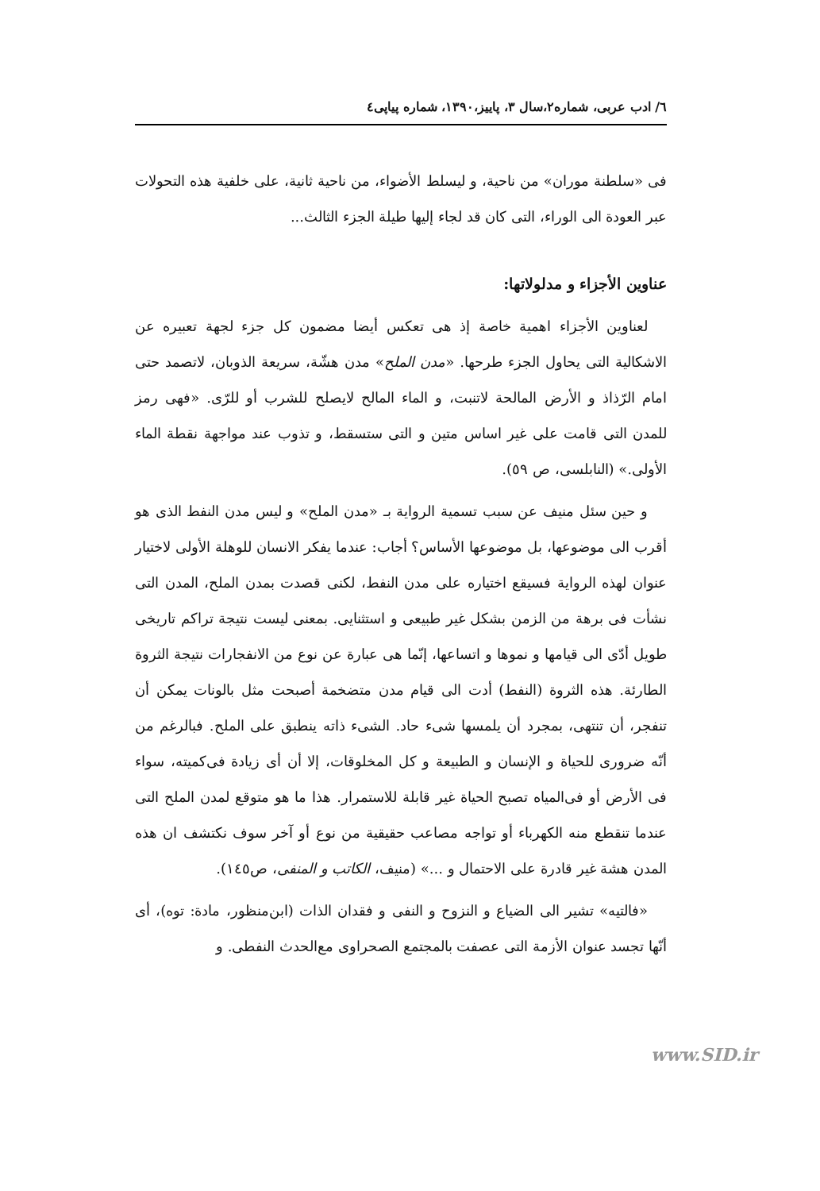٦/ ادب عربى، شماره٢،سال ٣، پاييز،١٣٩٠، شماره پياپى٤
فى «سلطنة موران» من ناحية، و ليسلط الأضواء، من ناحية ثانية، على خلفية هذه التحولات عبر العودة الى الوراء، التى كان قد لجاء إليها طيلة الجزء الثالث...
عناوين الأجزاء و مدلولاتها:
لعناوين الأجزاء اهمية خاصة إذ هى تعكس أيضا مضمون كل جزء لجهة تعبيره عن الاشكالية التى يحاول الجزء طرحها. «مدن الملح» مدن هشّة، سريعة الذوبان، لاتصمد حتى امام الرّذاذ و الأرض المالحة لاتنبت، و الماء المالح لايصلح للشرب أو للرّى. «فهى رمز للمدن التى قامت على غير اساس متين و التى ستسقط، و تذوب عند مواجهة نقطة الماء الأولى.» (النابلسى، ص ٥٩).
و حين سئل منيف عن سبب تسمية الرواية بـ «مدن الملح» و ليس مدن النفط الذى هو أقرب الى موضوعها، بل موضوعها الأساس؟ أجاب: عندما يفكر الانسان للوهلة الأولى لاختيار عنوان لهذه الرواية فسيقع اختياره على مدن النفط، لكنى قصدت بمدن الملح، المدن التى نشأت فى برهة من الزمن بشكل غير طبيعى و استثنايى. بمعنى ليست نتيجة تراكم تاريخى طويل أدّى الى قيامها و نموها و اتساعها، إنّما هى عبارة عن نوع من الانفجارات نتيجة الثروة الطارئة. هذه الثروة (النفط) أدت الى قيام مدن متضخمة أصبحت مثل بالونات يمكن أن تنفجر، أن تنتهى، بمجرد أن يلمسها شىء حاد. الشىء ذاته ينطبق على الملح. فبالرغم من أنّه ضرورى للحياة و الإنسان و الطبيعة و كل المخلوقات، إلا أن أى زيادة فى‌كميته، سواء فى الأرض أو فى‌المياه تصبح الحياة غير قابلة للاستمرار. هذا ما هو متوقع لمدن الملح التى عندما تنقطع منه الكهرباء أو تواجه مصاعب حقيقية من نوع أو آخر سوف نكتشف ان هذه المدن هشة غير قادرة على الاحتمال و ...» (منيف، الكاتب و المنفى، ص١٤٥).
«فالتيه» تشير الى الضياع و النزوح و النفى و فقدان الذات (ابن‌منظور، مادة: توه)، أى أنّها تجسد عنوان الأزمة التى عصفت بالمجتمع الصحراوى مع‌الحدث النفطى. و
www.SID.ir